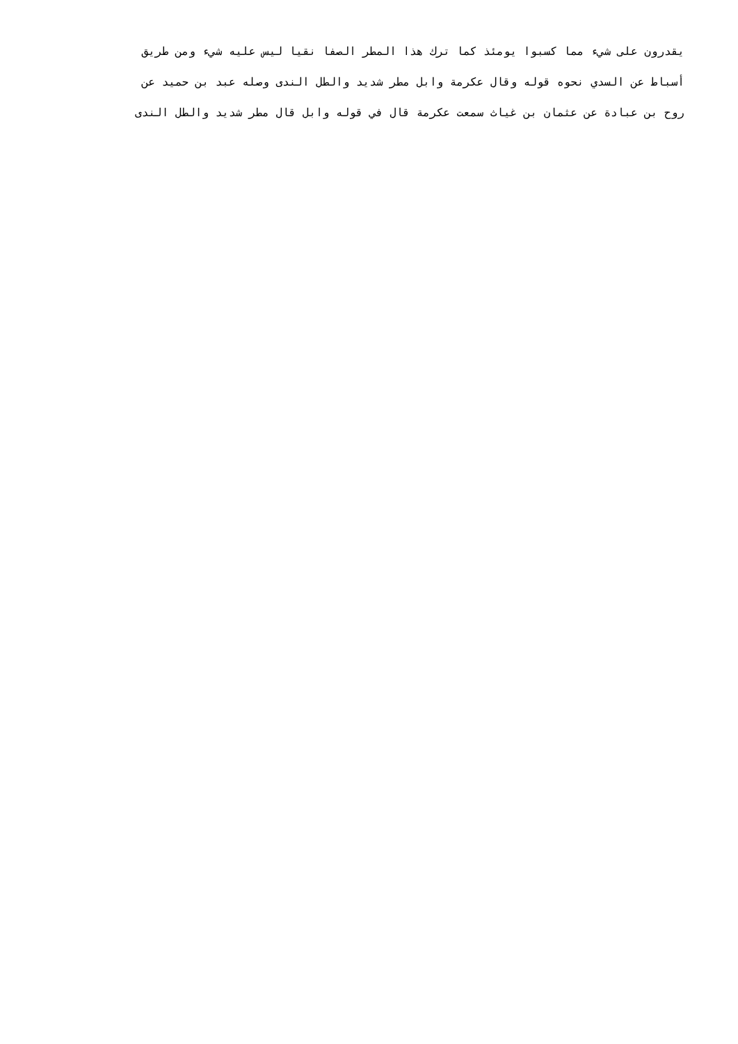يقدرون على شيء مما كسبوا يومئذ كما ترك هذا المطر الصفا نقيا ليس عليه شيء ومن طريق
أسباط عن السدي نحوه قوله وقال عكرمة وابل مطر شديد والطل الندى وصله عبد بن حميد عن
روح بن عبادة عن عثمان بن غياث سمعت عكرمة قال في قوله وابل قال مطر شديد والطل الندى